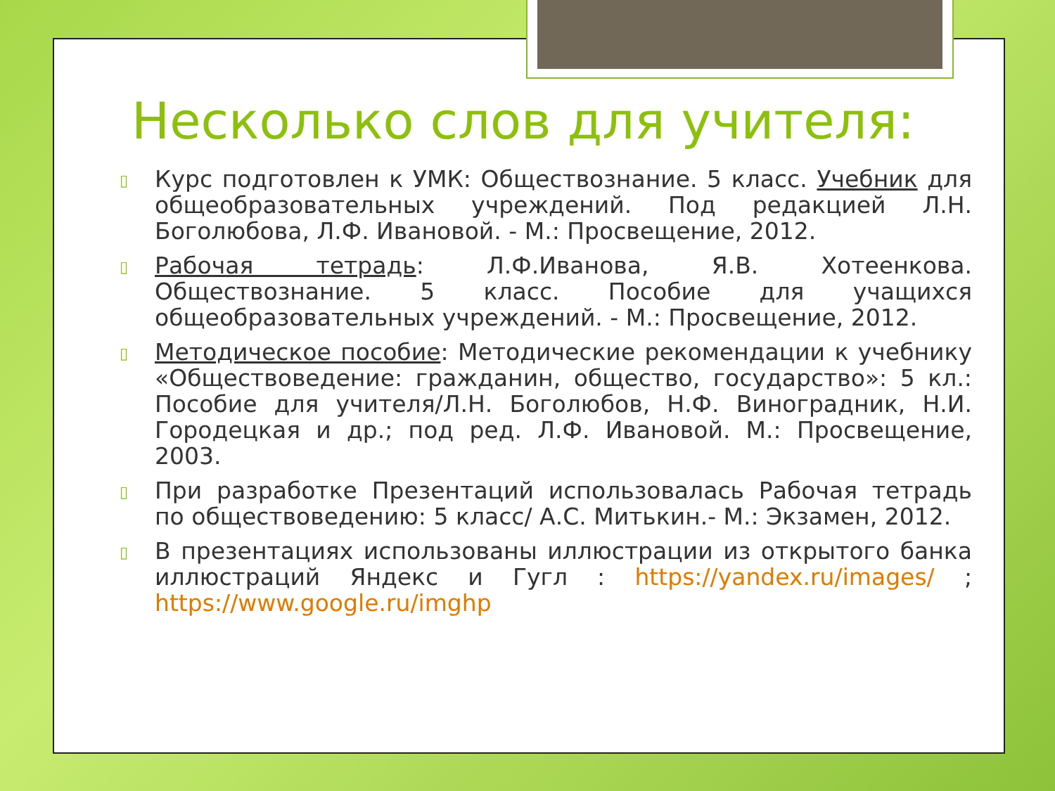Несколько слов для учителя:
▯ Курс подготовлен к УМК: Обществознание. 5 класс. Учебник для общеобразовательных учреждений. Под редакцией Л.Н. Боголюбова, Л.Ф. Ивановой. - М.: Просвещение, 2012.
▯ Рабочая тетрадь: Л.Ф.Иванова, Я.В. Хотеенкова. Обществознание. 5 класс. Пособие для учащихся общеобразовательных учреждений. - М.: Просвещение, 2012.
▯ Методическое пособие: Методические рекомендации к учебнику «Обществоведение: гражданин, общество, государство»: 5 кл.: Пособие для учителя/Л.Н. Боголюбов, Н.Ф. Виноградник, Н.И. Городецкая и др.; под ред. Л.Ф. Ивановой. М.: Просвещение, 2003.
▯ При разработке Презентаций использовалась Рабочая тетрадь по обществоведению: 5 класс/ А.С. Митькин.- М.: Экзамен, 2012.
▯ В презентациях использованы иллюстрации из открытого банка иллюстраций Яндекс и Гугл : https://yandex.ru/images/ ; https://www.google.ru/imghp